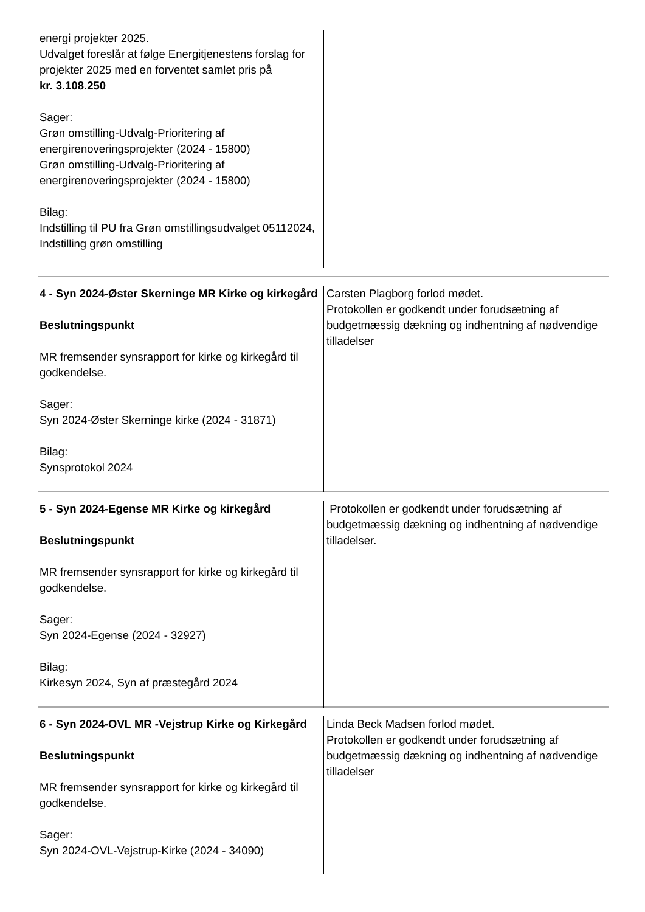| energi projekter 2025. Udvalget foreslår at følge Energitjenestens forslag for projekter 2025 med en forventet samlet pris på kr. 3.108.250 Sager: Grøn omstilling-Udvalg-Prioritering af energirenoveringsprojekter (2024 - 15800) Grøn omstilling-Udvalg-Prioritering af energirenoveringsprojekter (2024 - 15800) Bilag: Indstilling til PU fra Grøn omstillingsudvalget 05112024, Indstilling grøn omstilling | |
| 4 - Syn 2024-Øster Skerninge MR Kirke og kirkegård Beslutningspunkt MR fremsender synsrapport for kirke og kirkegård til godkendelse. Sager: Syn 2024-Øster Skerninge kirke (2024 - 31871) Bilag: Synsprotokol 2024 | Carsten Plagborg forlod mødet. Protokollen er godkendt under forudsætning af budgetmæssig dækning og indhentning af nødvendige tilladelser |
| 5 - Syn 2024-Egense MR Kirke og kirkegård Beslutningspunkt MR fremsender synsrapport for kirke og kirkegård til godkendelse. Sager: Syn 2024-Egense (2024 - 32927) Bilag: Kirkesyn 2024, Syn af præstegård 2024 | Protokollen er godkendt under forudsætning af budgetmæssig dækning og indhentning af nødvendige tilladelser. |
| 6 - Syn 2024-OVL MR -Vejstrup Kirke og Kirkegård Beslutningspunkt MR fremsender synsrapport for kirke og kirkegård til godkendelse. Sager: Syn 2024-OVL-Vejstrup-Kirke (2024 - 34090) | Linda Beck Madsen forlod mødet. Protokollen er godkendt under forudsætning af budgetmæssig dækning og indhentning af nødvendige tilladelser |